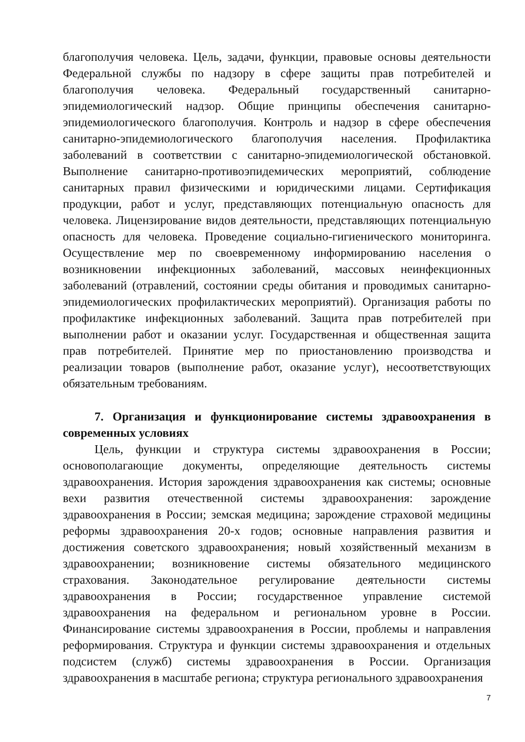благополучия человека. Цель, задачи, функции, правовые основы деятельности Федеральной службы по надзору в сфере защиты прав потребителей и благополучия человека. Федеральный государственный санитарно-эпидемиологический надзор. Общие принципы обеспечения санитарно-эпидемиологического благополучия. Контроль и надзор в сфере обеспечения санитарно-эпидемиологического благополучия населения. Профилактика заболеваний в соответствии с санитарно-эпидемиологической обстановкой. Выполнение санитарно-противоэпидемических мероприятий, соблюдение санитарных правил физическими и юридическими лицами. Сертификация продукции, работ и услуг, представляющих потенциальную опасность для человека. Лицензирование видов деятельности, представляющих потенциальную опасность для человека. Проведение социально-гигиенического мониторинга. Осуществление мер по своевременному информированию населения о возникновении инфекционных заболеваний, массовых неинфекционных заболеваний (отравлений, состоянии среды обитания и проводимых санитарно- эпидемиологических профилактических мероприятий). Организация работы по профилактике инфекционных заболеваний. Защита прав потребителей при выполнении работ и оказании услуг. Государственная и общественная защита прав потребителей. Принятие мер по приостановлению производства и реализации товаров (выполнение работ, оказание услуг), несоответствующих обязательным требованиям.
7. Организация и функционирование системы здравоохранения в современных условиях
Цель, функции и структура системы здравоохранения в России; основополагающие документы, определяющие деятельность системы здравоохранения. История зарождения здравоохранения как системы; основные вехи развития отечественной системы здравоохранения: зарождение здравоохранения в России; земская медицина; зарождение страховой медицины реформы здравоохранения 20-х годов; основные направления развития и достижения советского здравоохранения; новый хозяйственный механизм в здравоохранении; возникновение системы обязательного медицинского страхования. Законодательное регулирование деятельности системы здравоохранения в России; государственное управление системой здравоохранения на федеральном и региональном уровне в России. Финансирование системы здравоохранения в России, проблемы и направления реформирования. Структура и функции системы здравоохранения и отдельных подсистем (служб) системы здравоохранения в России. Организация здравоохранения в масштабе региона; структура регионального здравоохранения
7